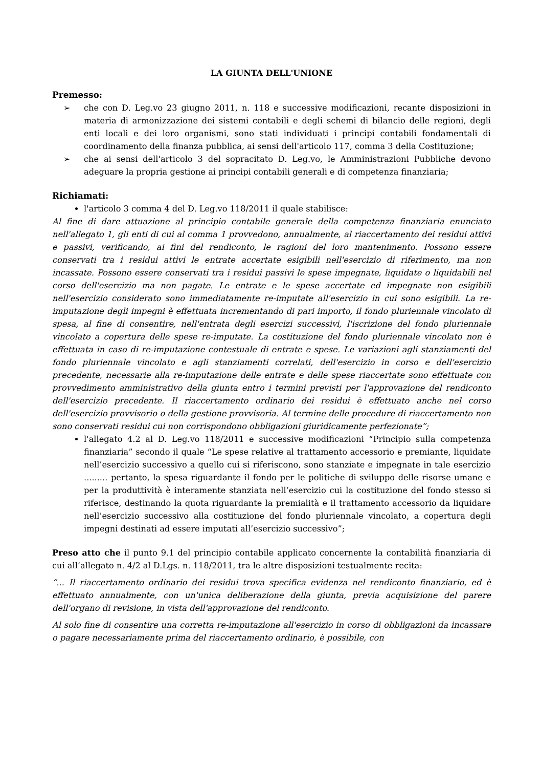LA GIUNTA DELL'UNIONE
Premesso:
➢ che con D. Leg.vo 23 giugno 2011, n. 118 e successive modificazioni, recante disposizioni in materia di armonizzazione dei sistemi contabili e degli schemi di bilancio delle regioni, degli enti locali e dei loro organismi, sono stati individuati i principi contabili fondamentali di coordinamento della finanza pubblica, ai sensi dell'articolo 117, comma 3 della Costituzione;
➢ che ai sensi dell'articolo 3 del sopracitato D. Leg.vo, le Amministrazioni Pubbliche devono adeguare la propria gestione ai principi contabili generali e di competenza finanziaria;
Richiamati:
l'articolo 3 comma 4 del D. Leg.vo 118/2011 il quale stabilisce:
Al fine di dare attuazione al principio contabile generale della competenza finanziaria enunciato nell'allegato 1, gli enti di cui al comma 1 provvedono, annualmente, al riaccertamento dei residui attivi e passivi, verificando, ai fini del rendiconto, le ragioni del loro mantenimento. Possono essere conservati tra i residui attivi le entrate accertate esigibili nell'esercizio di riferimento, ma non incassate. Possono essere conservati tra i residui passivi le spese impegnate, liquidate o liquidabili nel corso dell'esercizio ma non pagate. Le entrate e le spese accertate ed impegnate non esigibili nell'esercizio considerato sono immediatamente re-imputate all'esercizio in cui sono esigibili. La re-imputazione degli impegni è effettuata incrementando di pari importo, il fondo pluriennale vincolato di spesa, al fine di consentire, nell'entrata degli esercizi successivi, l'iscrizione del fondo pluriennale vincolato a copertura delle spese re-imputate. La costituzione del fondo pluriennale vincolato non è effettuata in caso di re-imputazione contestuale di entrate e spese. Le variazioni agli stanziamenti del fondo pluriennale vincolato e agli stanziamenti correlati, dell'esercizio in corso e dell'esercizio precedente, necessarie alla re-imputazione delle entrate e delle spese riaccertate sono effettuate con provvedimento amministrativo della giunta entro i termini previsti per l'approvazione del rendiconto dell'esercizio precedente. Il riaccertamento ordinario dei residui è effettuato anche nel corso dell'esercizio provvisorio o della gestione provvisoria. Al termine delle procedure di riaccertamento non sono conservati residui cui non corrispondono obbligazioni giuridicamente perfezionate”;
l'allegato 4.2 al D. Leg.vo 118/2011 e successive modificazioni “Principio sulla competenza finanziaria” secondo il quale “Le spese relative al trattamento accessorio e premiante, liquidate nell’esercizio successivo a quello cui si riferiscono, sono stanziate e impegnate in tale esercizio ......... pertanto, la spesa riguardante il fondo per le politiche di sviluppo delle risorse umane e per la produttività è interamente stanziata nell’esercizio cui la costituzione del fondo stesso si riferisce, destinando la quota riguardante la premialità e il trattamento accessorio da liquidare nell’esercizio successivo alla costituzione del fondo pluriennale vincolato, a copertura degli impegni destinati ad essere imputati all’esercizio successivo”;
Preso atto che il punto 9.1 del principio contabile applicato concernente la contabilità finanziaria di cui all’allegato n. 4/2 al D.Lgs. n. 118/2011, tra le altre disposizioni testualmente recita:
“... Il riaccertamento ordinario dei residui trova specifica evidenza nel rendiconto finanziario, ed è effettuato annualmente, con un'unica deliberazione della giunta, previa acquisizione del parere dell'organo di revisione, in vista dell'approvazione del rendiconto.
Al solo fine di consentire una corretta re-imputazione all'esercizio in corso di obbligazioni da incassare o pagare necessariamente prima del riaccertamento ordinario, è possibile, con